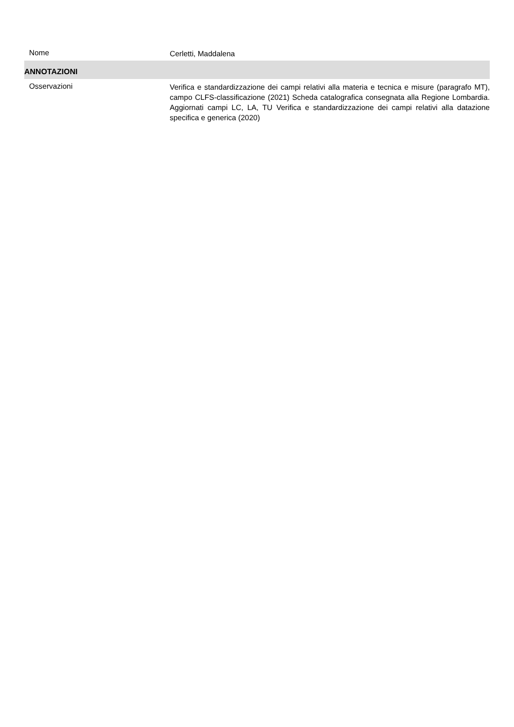Nome
Cerletti, Maddalena
ANNOTAZIONI
Osservazioni
Verifica e standardizzazione dei campi relativi alla materia e tecnica e misure (paragrafo MT), campo CLFS-classificazione (2021) Scheda catalografica consegnata alla Regione Lombardia. Aggiornati campi LC, LA, TU Verifica e standardizzazione dei campi relativi alla datazione specifica e generica (2020)